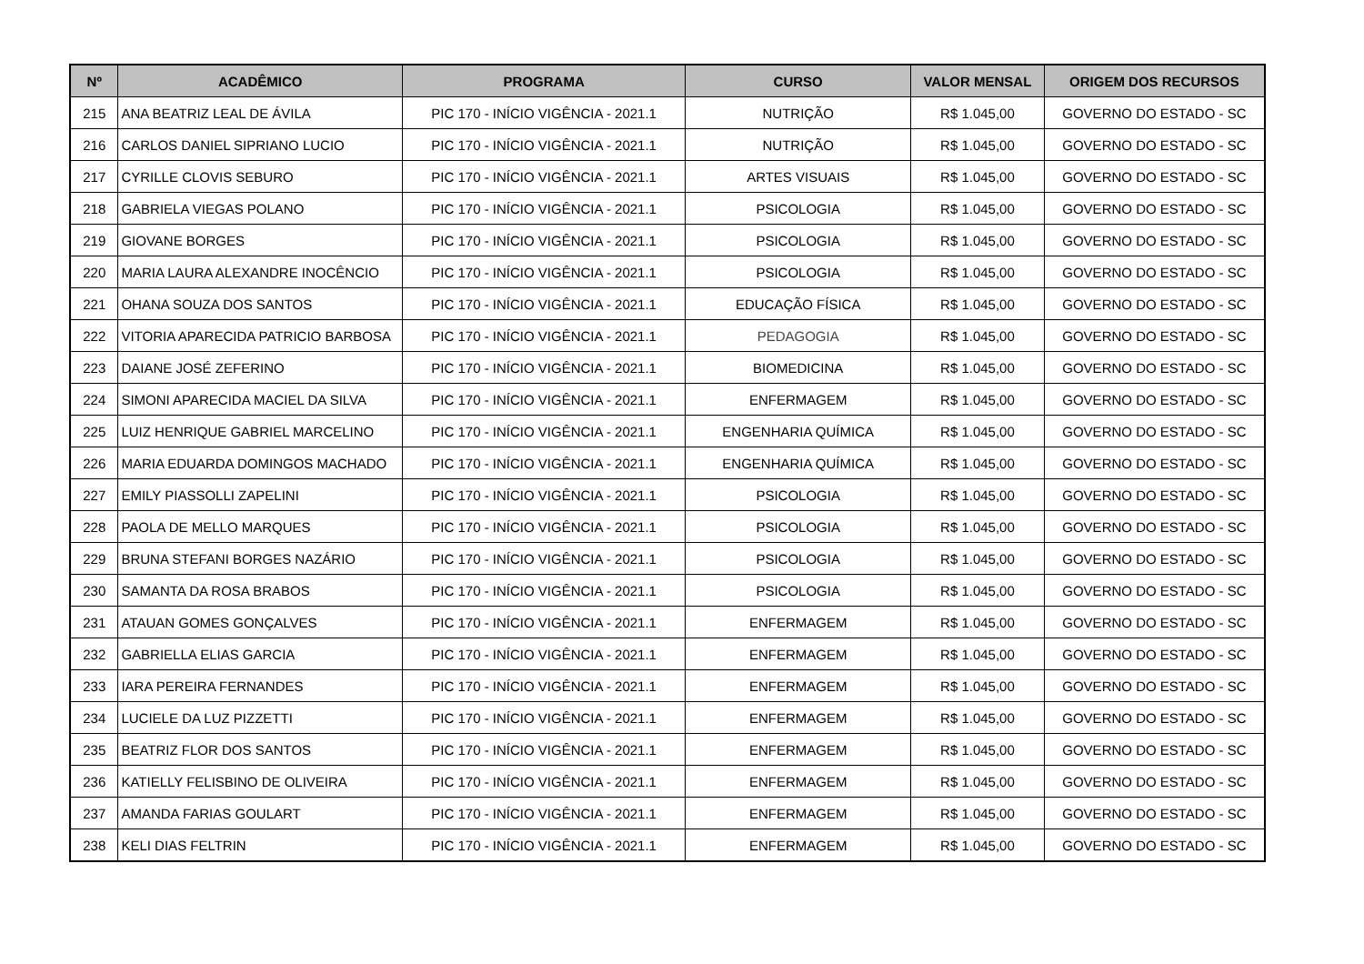| Nº | ACADÊMICO | PROGRAMA | CURSO | VALOR MENSAL | ORIGEM DOS RECURSOS |
| --- | --- | --- | --- | --- | --- |
| 215 | ANA BEATRIZ LEAL DE ÁVILA | PIC 170 - INÍCIO VIGÊNCIA - 2021.1 | NUTRIÇÃO | R$ 1.045,00 | GOVERNO DO ESTADO - SC |
| 216 | CARLOS DANIEL SIPRIANO LUCIO | PIC 170 - INÍCIO VIGÊNCIA - 2021.1 | NUTRIÇÃO | R$ 1.045,00 | GOVERNO DO ESTADO - SC |
| 217 | CYRILLE CLOVIS SEBURO | PIC 170 - INÍCIO VIGÊNCIA - 2021.1 | ARTES VISUAIS | R$ 1.045,00 | GOVERNO DO ESTADO - SC |
| 218 | GABRIELA VIEGAS POLANO | PIC 170 - INÍCIO VIGÊNCIA - 2021.1 | PSICOLOGIA | R$ 1.045,00 | GOVERNO DO ESTADO - SC |
| 219 | GIOVANE BORGES | PIC 170 - INÍCIO VIGÊNCIA - 2021.1 | PSICOLOGIA | R$ 1.045,00 | GOVERNO DO ESTADO - SC |
| 220 | MARIA LAURA ALEXANDRE INOCÊNCIO | PIC 170 - INÍCIO VIGÊNCIA - 2021.1 | PSICOLOGIA | R$ 1.045,00 | GOVERNO DO ESTADO - SC |
| 221 | OHANA SOUZA DOS SANTOS | PIC 170 - INÍCIO VIGÊNCIA - 2021.1 | EDUCAÇÃO FÍSICA | R$ 1.045,00 | GOVERNO DO ESTADO - SC |
| 222 | VITORIA APARECIDA PATRICIO BARBOSA | PIC 170 - INÍCIO VIGÊNCIA - 2021.1 | PEDAGOGIA | R$ 1.045,00 | GOVERNO DO ESTADO - SC |
| 223 | DAIANE JOSÉ ZEFERINO | PIC 170 - INÍCIO VIGÊNCIA - 2021.1 | BIOMEDICINA | R$ 1.045,00 | GOVERNO DO ESTADO - SC |
| 224 | SIMONI APARECIDA MACIEL DA SILVA | PIC 170 - INÍCIO VIGÊNCIA - 2021.1 | ENFERMAGEM | R$ 1.045,00 | GOVERNO DO ESTADO - SC |
| 225 | LUIZ HENRIQUE GABRIEL MARCELINO | PIC 170 - INÍCIO VIGÊNCIA - 2021.1 | ENGENHARIA QUÍMICA | R$ 1.045,00 | GOVERNO DO ESTADO - SC |
| 226 | MARIA EDUARDA DOMINGOS MACHADO | PIC 170 - INÍCIO VIGÊNCIA - 2021.1 | ENGENHARIA QUÍMICA | R$ 1.045,00 | GOVERNO DO ESTADO - SC |
| 227 | EMILY PIASSOLLI ZAPELINI | PIC 170 - INÍCIO VIGÊNCIA - 2021.1 | PSICOLOGIA | R$ 1.045,00 | GOVERNO DO ESTADO - SC |
| 228 | PAOLA DE MELLO MARQUES | PIC 170 - INÍCIO VIGÊNCIA - 2021.1 | PSICOLOGIA | R$ 1.045,00 | GOVERNO DO ESTADO - SC |
| 229 | BRUNA STEFANI BORGES NAZÁRIO | PIC 170 - INÍCIO VIGÊNCIA - 2021.1 | PSICOLOGIA | R$ 1.045,00 | GOVERNO DO ESTADO - SC |
| 230 | SAMANTA DA ROSA BRABOS | PIC 170 - INÍCIO VIGÊNCIA - 2021.1 | PSICOLOGIA | R$ 1.045,00 | GOVERNO DO ESTADO - SC |
| 231 | ATAUAN GOMES GONÇALVES | PIC 170 - INÍCIO VIGÊNCIA - 2021.1 | ENFERMAGEM | R$ 1.045,00 | GOVERNO DO ESTADO - SC |
| 232 | GABRIELLA ELIAS GARCIA | PIC 170 - INÍCIO VIGÊNCIA - 2021.1 | ENFERMAGEM | R$ 1.045,00 | GOVERNO DO ESTADO - SC |
| 233 | IARA PEREIRA FERNANDES | PIC 170 - INÍCIO VIGÊNCIA - 2021.1 | ENFERMAGEM | R$ 1.045,00 | GOVERNO DO ESTADO - SC |
| 234 | LUCIELE DA LUZ PIZZETTI | PIC 170 - INÍCIO VIGÊNCIA - 2021.1 | ENFERMAGEM | R$ 1.045,00 | GOVERNO DO ESTADO - SC |
| 235 | BEATRIZ FLOR DOS SANTOS | PIC 170 - INÍCIO VIGÊNCIA - 2021.1 | ENFERMAGEM | R$ 1.045,00 | GOVERNO DO ESTADO - SC |
| 236 | KATIELLY FELISBINO DE OLIVEIRA | PIC 170 - INÍCIO VIGÊNCIA - 2021.1 | ENFERMAGEM | R$ 1.045,00 | GOVERNO DO ESTADO - SC |
| 237 | AMANDA FARIAS GOULART | PIC 170 - INÍCIO VIGÊNCIA - 2021.1 | ENFERMAGEM | R$ 1.045,00 | GOVERNO DO ESTADO - SC |
| 238 | KELI DIAS FELTRIN | PIC 170 - INÍCIO VIGÊNCIA - 2021.1 | ENFERMAGEM | R$ 1.045,00 | GOVERNO DO ESTADO - SC |